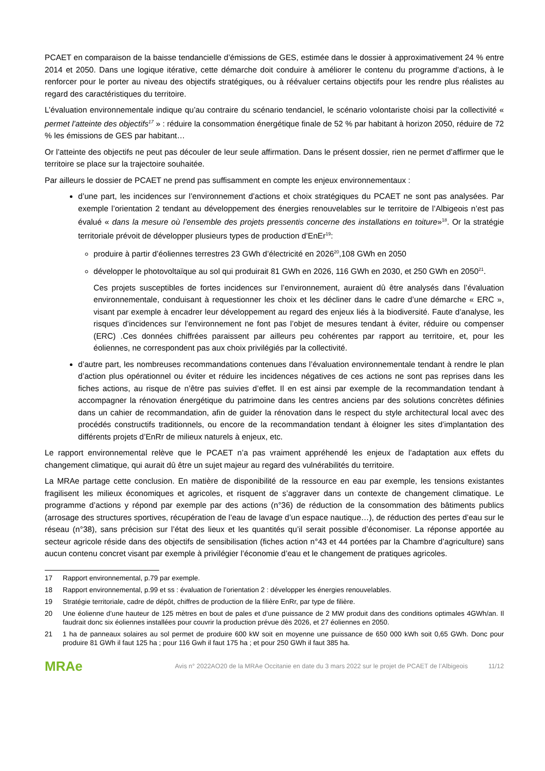PCAET en comparaison de la baisse tendancielle d’émissions de GES, estimée dans le dossier à approximativement 24 % entre 2014 et 2050. Dans une logique itérative, cette démarche doit conduire à améliorer le contenu du programme d’actions, à le renforcer pour le porter au niveau des objectifs stratégiques, ou à réévaluer certains objectifs pour les rendre plus réalistes au regard des caractéristiques du territoire.
L’évaluation environnementale indique qu’au contraire du scénario tendanciel, le scénario volontariste choisi par la collectivité « permet l’atteinte des objectifs<sup>17</sup> » : réduire la consommation énergétique finale de 52 % par habitant à horizon 2050, réduire de 72 % les émissions de GES par habitant…
Or l’atteinte des objectifs ne peut pas découler de leur seule affirmation. Dans le présent dossier, rien ne permet d’affirmer que le territoire se place sur la trajectoire souhaitée.
Par ailleurs le dossier de PCAET ne prend pas suffisamment en compte les enjeux environnementaux :
d’une part, les incidences sur l’environnement d’actions et choix stratégiques du PCAET ne sont pas analysées. Par exemple l’orientation 2 tendant au développement des énergies renouvelables sur le territoire de l’Albigeois n’est pas évalué « dans la mesure où l’ensemble des projets pressentis concerne des installations en toiture»<sup>18</sup>. Or la stratégie territoriale prévoit de développer plusieurs types de production d’EnEr<sup>19</sup>:
produire à partir d’éoliennes terrestres 23 GWh d’électricité en 2026<sup>20</sup>,108 GWh en 2050
développer le photovoltaïque au sol qui produirait 81 GWh en 2026, 116 GWh en 2030, et 250 GWh en 2050<sup>21</sup>.
Ces projets susceptibles de fortes incidences sur l’environnement, auraient dû être analysés dans l’évaluation environnementale, conduisant à requestionner les choix et les décliner dans le cadre d’une démarche « ERC », visant par exemple à encadrer leur développement au regard des enjeux liés à la biodiversité. Faute d’analyse, les risques d’incidences sur l’environnement ne font pas l’objet de mesures tendant à éviter, réduire ou compenser (ERC) .Ces données chiffrées paraissent par ailleurs peu cohérentes par rapport au territoire, et, pour les éoliennes, ne correspondent pas aux choix privilégiés par la collectivité.
d’autre part, les nombreuses recommandations contenues dans l’évaluation environnementale tendant à rendre le plan d’action plus opérationnel ou éviter et réduire les incidences négatives de ces actions ne sont pas reprises dans les fiches actions, au risque de n’être pas suivies d’effet. Il en est ainsi par exemple de la recommandation tendant à accompagner la rénovation énergétique du patrimoine dans les centres anciens par des solutions concrètes définies dans un cahier de recommandation, afin de guider la rénovation dans le respect du style architectural local avec des procédés constructifs traditionnels, ou encore de la recommandation tendant à éloigner les sites d’implantation des différents projets d’EnRr de milieux naturels à enjeux, etc.
Le rapport environnemental relève que le PCAET n’a pas vraiment appréhendé les enjeux de l’adaptation aux effets du changement climatique, qui aurait dû être un sujet majeur au regard des vulnérabilités du territoire.
La MRAe partage cette conclusion. En matière de disponibilité de la ressource en eau par exemple, les tensions existantes fragilisent les milieux économiques et agricoles, et risquent de s’aggraver dans un contexte de changement climatique. Le programme d’actions y répond par exemple par des actions (n°36) de réduction de la consommation des bâtiments publics (arrosage des structures sportives, récupération de l’eau de lavage d’un espace nautique…), de réduction des pertes d’eau sur le réseau (n°38), sans précision sur l’état des lieux et les quantités qu’il serait possible d’économiser. La réponse apportée au secteur agricole réside dans des objectifs de sensibilisation (fiches action n°43 et 44 portées par la Chambre d’agriculture) sans aucun contenu concret visant par exemple à privilégier l’économie d’eau et le changement de pratiques agricoles.
17 Rapport environnemental, p.79 par exemple.
18 Rapport environnemental, p.99 et ss : évaluation de l’orientation 2 : développer les énergies renouvelables.
19 Stratégie territoriale, cadre de dépôt, chiffres de production de la filière EnRr, par type de filière.
20 Une éolienne d’une hauteur de 125 mètres en bout de pales et d’une puissance de 2 MW produit dans des conditions optimales 4GWh/an. Il faudrait donc six éoliennes installées pour couvrir la production prévue dès 2026, et 27 éoliennes en 2050.
21 1 ha de panneaux solaires au sol permet de produire 600 kW soit en moyenne une puissance de 650 000 kWh soit 0,65 GWh. Donc pour produire 81 GWh il faut 125 ha ; pour 116 Gwh il faut 175 ha ; et pour 250 GWh il faut 385 ha.
MRAe
Avis n° 2022AO20 de la MRAe Occitanie en date du 3 mars 2022 sur le projet de PCAET de l’Albigeois
11/12